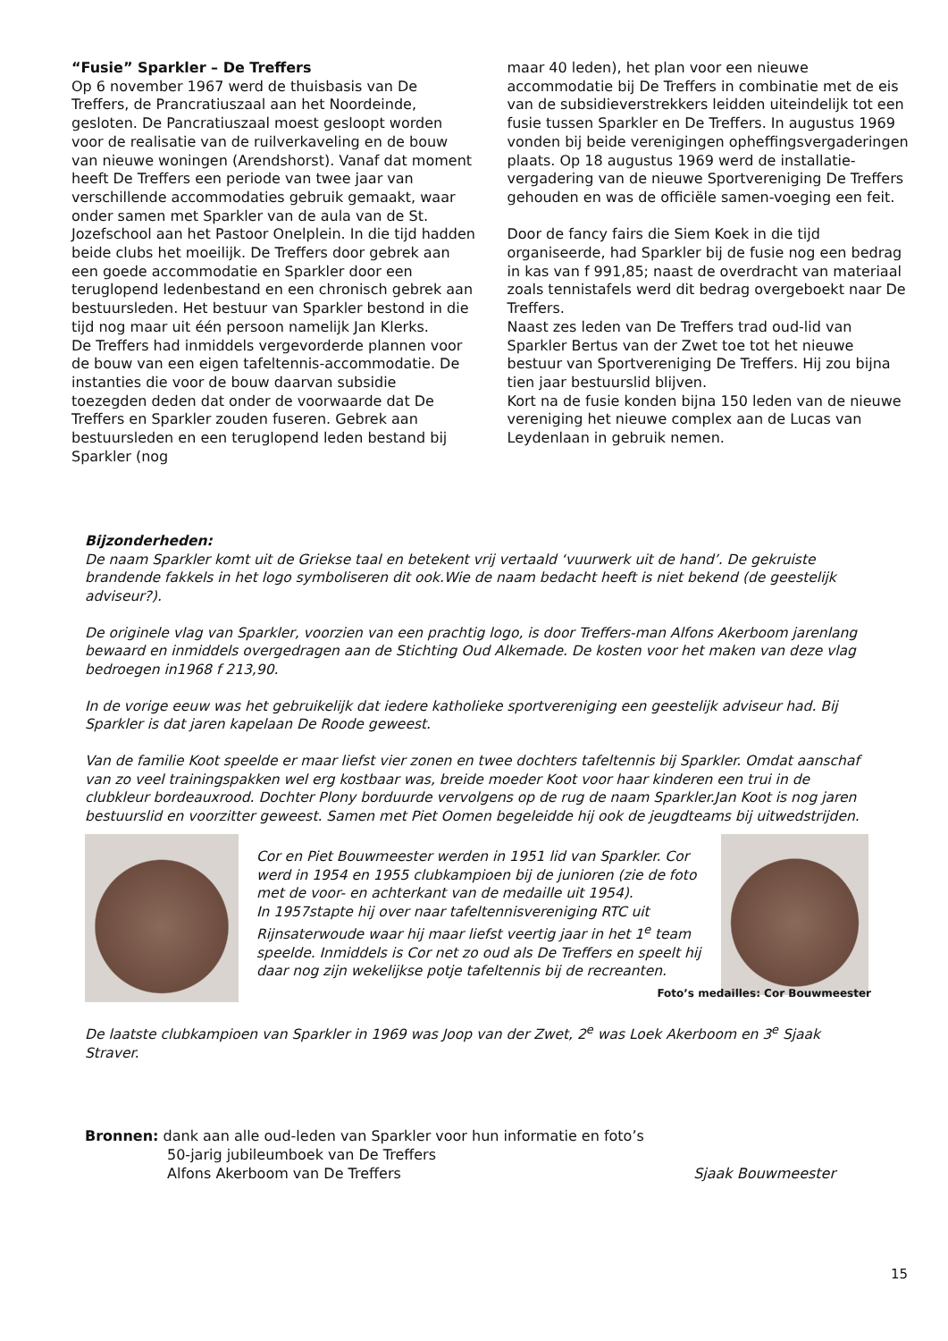“Fusie” Sparkler – De Treffers
Op 6 november 1967 werd de thuisbasis van De Treffers, de Prancratiuszaal aan het Noordeinde, gesloten. De Pancratiuszaal moest gesloopt worden voor de realisatie van de ruilverkaveling en de bouw van nieuwe woningen (Arendshorst). Vanaf dat moment heeft De Treffers een periode van twee jaar van verschillende accommodaties gebruik gemaakt, waar onder samen met Sparkler van de aula van de St. Jozefschool aan het Pastoor Onelplein. In die tijd hadden beide clubs het moeilijk. De Treffers door gebrek aan een goede accommodatie en Sparkler door een teruglopend ledenbestand en een chronisch gebrek aan bestuursleden. Het bestuur van Sparkler bestond in die tijd nog maar uit één persoon namelijk Jan Klerks.
De Treffers had inmiddels vergevorderde plannen voor de bouw van een eigen tafeltennis-accommodatie. De instanties die voor de bouw daarvan subsidie toezegden deden dat onder de voorwaarde dat De Treffers en Sparkler zouden fuseren. Gebrek aan bestuursleden en een teruglopend leden bestand bij Sparkler (nog
maar 40 leden), het plan voor een nieuwe accommodatie bij De Treffers in combinatie met de eis van de subsidieverstrekkers leidden uiteindelijk tot een fusie tussen Sparkler en De Treffers. In augustus 1969 vonden bij beide verenigingen opheffingsvergaderingen plaats. Op 18 augustus 1969 werd de installatie-vergadering van de nieuwe Sportvereniging De Treffers gehouden en was de officiële samen-voeging een feit.
Door de fancy fairs die Siem Koek in die tijd organiseerde, had Sparkler bij de fusie nog een bedrag in kas van f 991,85; naast de overdracht van materiaal zoals tennistafels werd dit bedrag overgeboekt naar De Treffers.
Naast zes leden van De Treffers trad oud-lid van Sparkler Bertus van der Zwet toe tot het nieuwe bestuur van Sportvereniging De Treffers. Hij zou bijna tien jaar bestuurslid blijven.
Kort na de fusie konden bijna 150 leden van de nieuwe vereniging het nieuwe complex aan de Lucas van Leydenlaan in gebruik nemen.
Bijzonderheden:
De naam Sparkler komt uit de Griekse taal en betekent vrij vertaald ‘vuurwerk uit de hand’. De gekruiste brandende fakkels in het logo symboliseren dit ook.Wie de naam bedacht heeft is niet bekend (de geestelijk adviseur?).
De originele vlag van Sparkler, voorzien van een prachtig logo, is door Treffers-man Alfons Akerboom jarenlang bewaard en inmiddels overgedragen aan de Stichting Oud Alkemade. De kosten voor het maken van deze vlag bedroegen in1968 f 213,90.
In de vorige eeuw was het gebruikelijk dat iedere katholieke sportvereniging een geestelijk adviseur had. Bij Sparkler is dat jaren kapelaan De Roode geweest.
Van de familie Koot speelde er maar liefst vier zonen en twee dochters tafeltennis bij Sparkler. Omdat aanschaf van zo veel trainingspakken wel erg kostbaar was, breide moeder Koot voor haar kinderen een trui in de clubkleur bordeauxrood. Dochter Plony borduurde vervolgens op de rug de naam Sparkler.Jan Koot is nog jaren bestuurslid en voorzitter geweest. Samen met Piet Oomen begeleidde hij ook de jeugdteams bij uitwedstrijden.
Cor en Piet Bouwmeester werden in 1951 lid van Sparkler. Cor werd in 1954 en 1955 clubkampioen bij de junioren (zie de foto met de voor- en achterkant van de medaille uit 1954).
In 1957stapte hij over naar tafeltennisvereniging RTC uit Rijnsaterwoude waar hij maar liefst veertig jaar in het 1<sup>e</sup> team speelde. Inmiddels is Cor net zo oud als De Treffers en speelt hij daar nog zijn wekelijkse potje tafeltennis bij de recreanten.
Foto’s medailles: Cor Bouwmeester
De laatste clubkampioen van Sparkler in 1969 was Joop van der Zwet, 2<sup>e</sup> was Loek Akerboom en 3<sup>e</sup> Sjaak Straver.
Bronnen: dank aan alle oud-leden van Sparkler voor hun informatie en foto’s
50-jarig jubileumboek van De Treffers
Alfons Akerboom van De Treffers Sjaak Bouwmeester
15